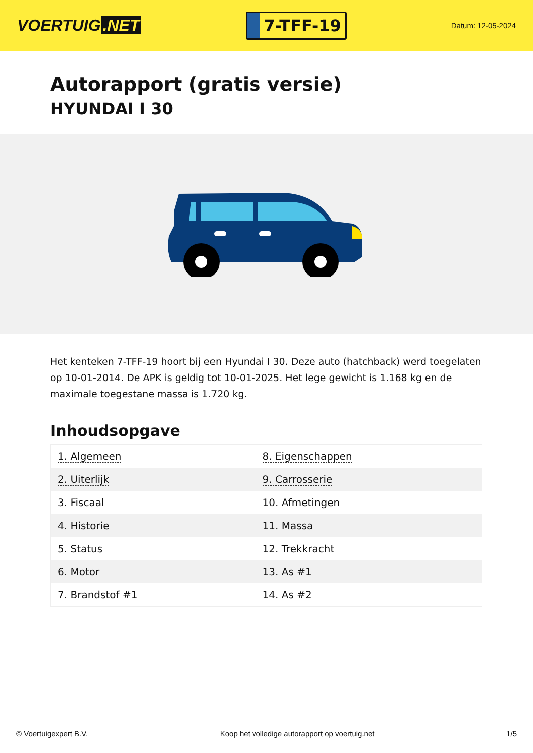VOERTUIG.NET
7-TFF-19
Datum: 12-05-2024
Autorapport (gratis versie)
HYUNDAI I 30
Het kenteken 7-TFF-19 hoort bij een Hyundai I 30. Deze auto (hatchback) werd toegelaten op 10-01-2014. De APK is geldig tot 10-01-2025. Het lege gewicht is 1.168 kg en de maximale toegestane massa is 1.720 kg.
Inhoudsopgave
| 1. Algemeen | 8. Eigenschappen |
| 2. Uiterlijk | 9. Carrosserie |
| 3. Fiscaal | 10. Afmetingen |
| 4. Historie | 11. Massa |
| 5. Status | 12. Trekkracht |
| 6. Motor | 13. As #1 |
| 7. Brandstof #1 | 14. As #2 |
© Voertuigexpert B.V. Koop het volledige autorapport op voertuig.net 1/5